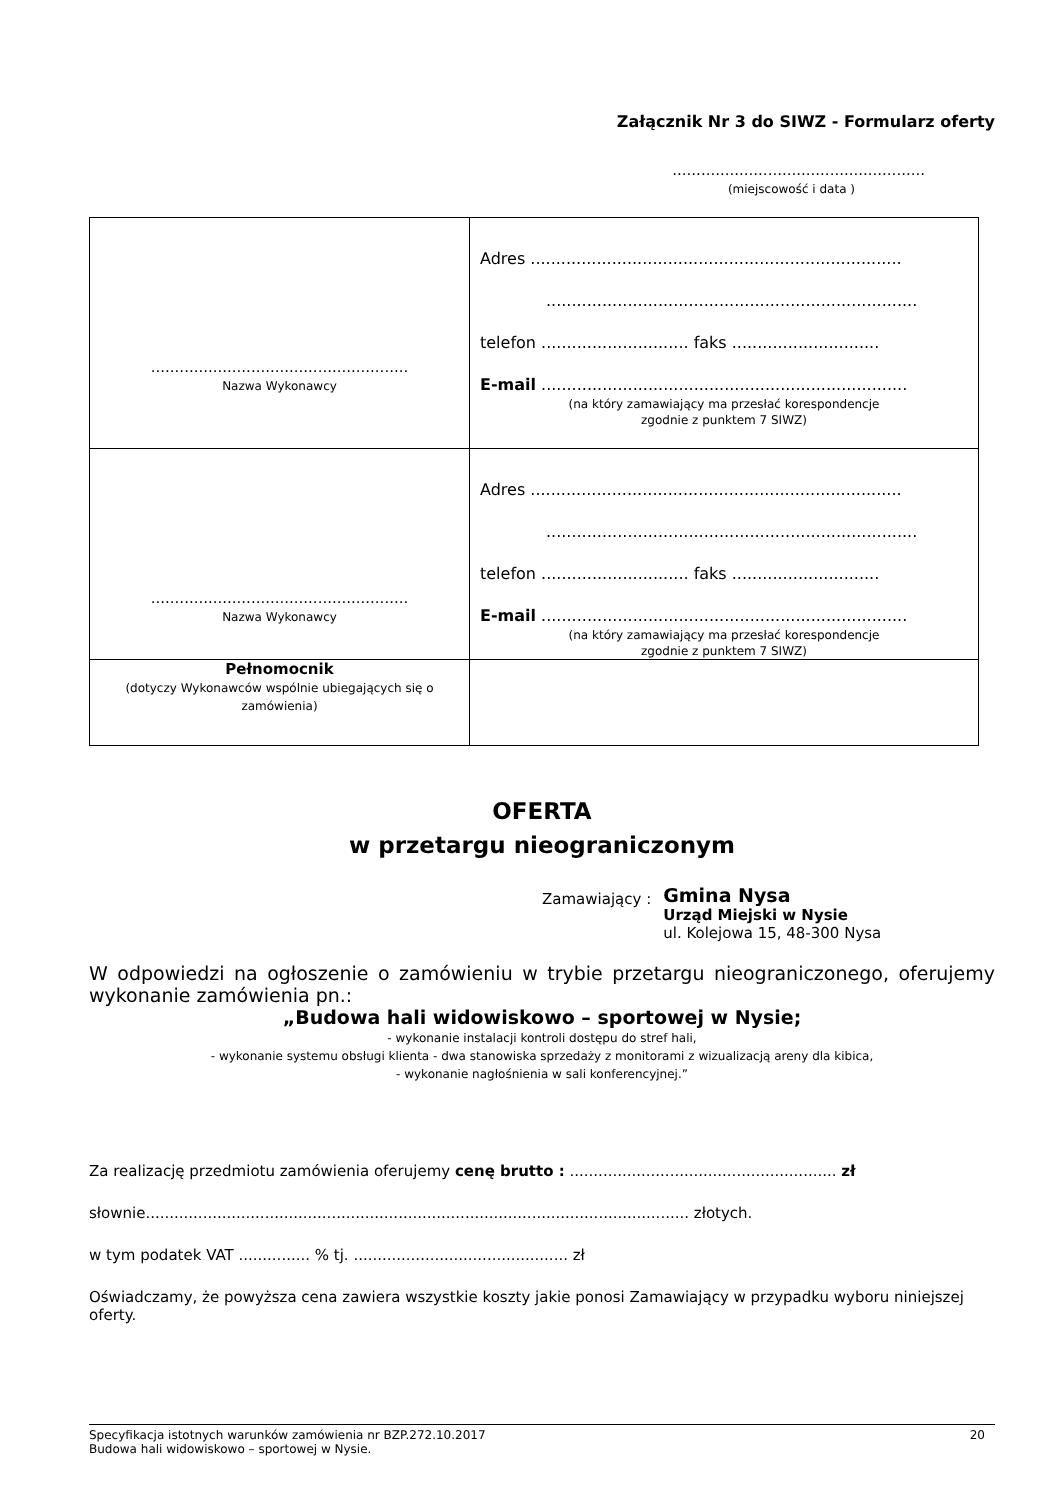Załącznik Nr 3 do SIWZ - Formularz oferty
.....................................................
(miejscowość i data )
| ...................................................... Nazwa Wykonawcy | Adres ......................................................................... ......................................................................... telefon ............................. faks ............................. E-mail ........................................................................ (na który zamawiający ma przesłać korespondencje zgodnie z punktem 7 SIWZ) |
| ...................................................... Nazwa Wykonawcy | Adres ......................................................................... ......................................................................... telefon ............................. faks ............................. E-mail ........................................................................ (na który zamawiający ma przesłać korespondencje zgodnie z punktem 7 SIWZ) |
| Pełnomocnik (dotyczy Wykonawców wspólnie ubiegających się o zamówienia) | |
OFERTA
w przetargu nieograniczonym
Zamawiający :
Gmina Nysa
Urząd Miejski w Nysie
ul. Kolejowa 15, 48-300 Nysa
W odpowiedzi na ogłoszenie o zamówieniu w trybie przetargu nieograniczonego, oferujemy wykonanie zamówienia pn.:
„Budowa hali widowiskowo – sportowej w Nysie;
- wykonanie instalacji kontroli dostępu do stref hali,
- wykonanie systemu obsługi klienta - dwa stanowiska sprzedaży z monitorami z wizualizacją areny dla kibica,
- wykonanie nagłośnienia w sali konferencyjnej.”
Za realizację przedmiotu zamówienia oferujemy cenę brutto : ........................................................ zł
słownie.................................................................................................................. złotych.
w tym podatek VAT ............... % tj. ............................................. zł
Oświadczamy, że powyższa cena zawiera wszystkie koszty jakie ponosi Zamawiający w przypadku wyboru niniejszej oferty.
Specyfikacja istotnych warunków zamówienia nr BZP.272.10.2017
Budowa hali widowiskowo – sportowej w Nysie. 20